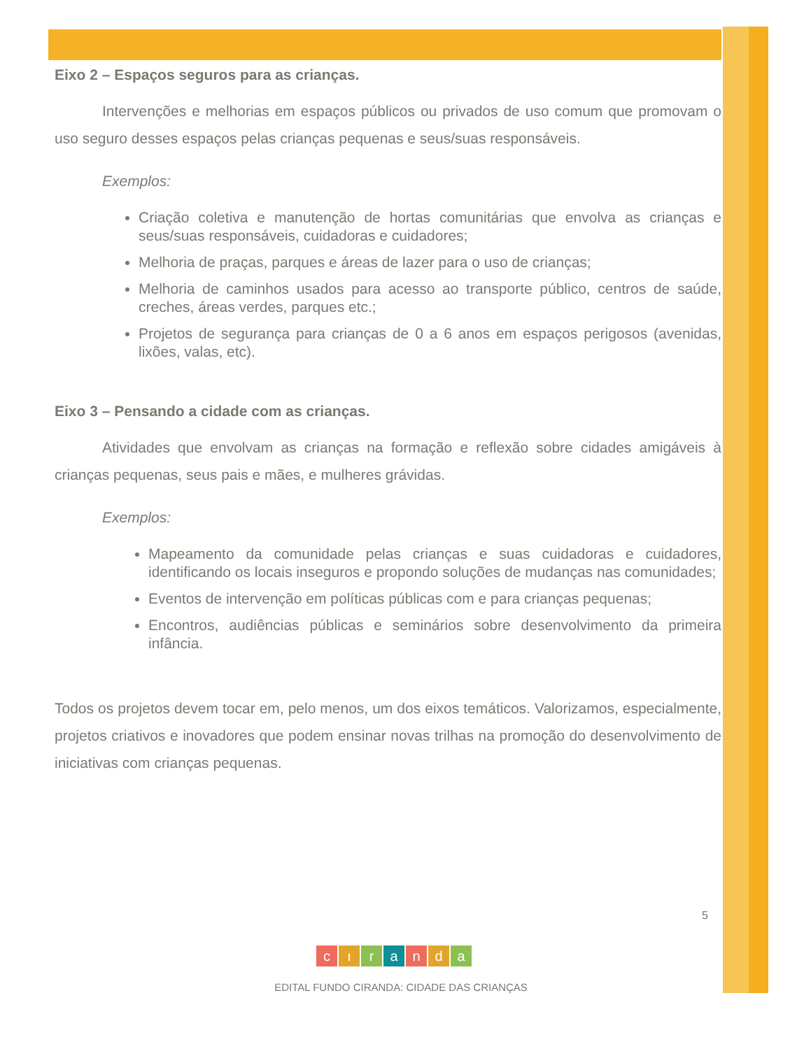Eixo 2 – Espaços seguros para as crianças.
Intervenções e melhorias em espaços públicos ou privados de uso comum que promovam o uso seguro desses espaços pelas crianças pequenas e seus/suas responsáveis.
Exemplos:
Criação coletiva e manutenção de hortas comunitárias que envolva as crianças e seus/suas responsáveis, cuidadoras e cuidadores;
Melhoria de praças, parques e áreas de lazer para o uso de crianças;
Melhoria de caminhos usados para acesso ao transporte público, centros de saúde, creches, áreas verdes, parques etc.;
Projetos de segurança para crianças de 0 a 6 anos em espaços perigosos (avenidas, lixões, valas, etc).
Eixo 3 – Pensando a cidade com as crianças.
Atividades que envolvam as crianças na formação e reflexão sobre cidades amigáveis à crianças pequenas, seus pais e mães, e mulheres grávidas.
Exemplos:
Mapeamento da comunidade pelas crianças e suas cuidadoras e cuidadores, identificando os locais inseguros e propondo soluções de mudanças nas comunidades;
Eventos de intervenção em políticas públicas com e para crianças pequenas;
Encontros, audiências públicas e seminários sobre desenvolvimento da primeira infância.
Todos os projetos devem tocar em, pelo menos, um dos eixos temáticos. Valorizamos, especialmente, projetos criativos e inovadores que podem ensinar novas trilhas na promoção do desenvolvimento de iniciativas com crianças pequenas.
5
cıranda
EDITAL FUNDO CIRANDA: CIDADE DAS CRIANÇAS